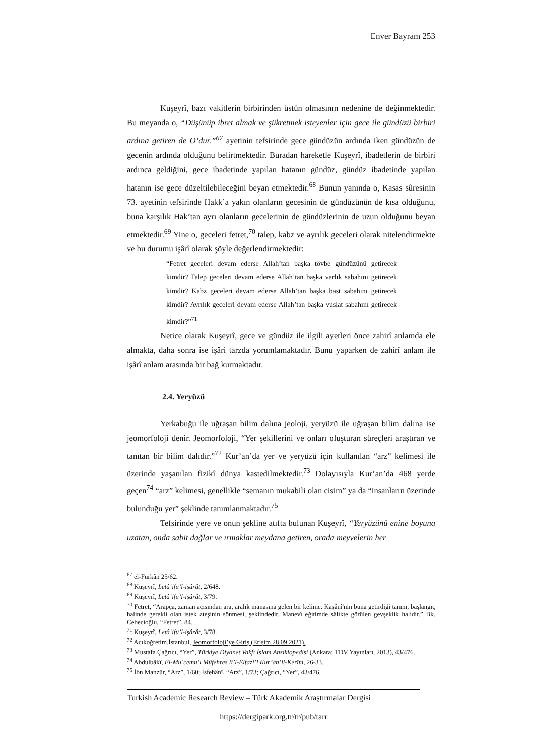Enver Bayram 253
Kuşeyrî, bazı vakitlerin birbirinden üstün olmasının nedenine de değinmektedir. Bu meyanda o, “Düşünüp ibret almak ve şükretmek isteyenler için gece ile gündüzü birbiri ardına getiren de O’dur.”<sup>67</sup> ayetinin tefsirinde gece gündüzün ardında iken gündüzün de gecenin ardında olduğunu belirtmektedir. Buradan hareketle Kuşeyrî, ibadetlerin de birbiri ardınca geldiğini, gece ibadetinde yapılan hatanın gündüz, gündüz ibadetinde yapılan hatanın ise gece düzeltilebileceğini beyan etmektedir.<sup>68</sup> Bunun yanında o, Kasas sûresinin 73. ayetinin tefsirinde Hakk’a yakın olanların gecesinin de gündüzünün de kısa olduğunu, buna karşılık Hak’tan ayrı olanların gecelerinin de gündüzlerinin de uzun olduğunu beyan etmektedir.<sup>69</sup> Yine o, geceleri fetret,<sup>70</sup> talep, kabz ve ayrılık geceleri olarak nitelendirmekte ve bu durumu işârî olarak şöyle değerlendirmektedir:
“Fetret geceleri devam ederse Allah’tan başka tövbe gündüzünü getirecek kimdir? Talep geceleri devam ederse Allah’tan başka varlık sabahını getirecek kimdir? Kabz geceleri devam ederse Allah’tan başka bast sabahını getirecek kimdir? Ayrılık geceleri devam ederse Allah’tan başka vuslat sabahını getirecek kimdir?”<sup>71</sup>
Netice olarak Kuşeyrî, gece ve gündüz ile ilgili ayetleri önce zahirî anlamda ele almakta, daha sonra ise işâri tarzda yorumlamaktadır. Bunu yaparken de zahirî anlam ile işârî anlam arasında bir bağ kurmaktadır.
2.4. Yeryüzü
Yerkabuğu ile uğraşan bilim dalına jeoloji, yeryüzü ile uğraşan bilim dalına ise jeomorfoloji denir. Jeomorfoloji, “Yer şekillerini ve onları oluşturan süreçleri araştıran ve tanıtan bir bilim dalıdır.”<sup>72</sup> Kur’an’da yer ve yeryüzü için kullanılan “arz” kelimesi ile üzerinde yaşanılan fizikî dünya kastedilmektedir.<sup>73</sup> Dolayısıyla Kur’an’da 468 yerde geçen<sup>74</sup> “arz” kelimesi, genellikle “semanın mukabili olan cisim” ya da “insanların üzerinde bulunduğu yer” şeklinde tanımlanmaktadır.<sup>75</sup>
Tefsirinde yere ve onun şekline atıfta bulunan Kuşeyrî, “Yeryüzünü enine boyuna uzatan, onda sabit dağlar ve ırmaklar meydana getiren, orada meyvelerin her
<sup>67</sup> el-Furkân 25/62.
<sup>68</sup> Kuşeyrî, Letâʾifü’l-işârât, 2/648.
<sup>69</sup> Kuşeyrî, Letâʾifü’l-işârât, 3/79.
<sup>70</sup> Fetret, “Arapça, zaman açısından ara, aralık manasına gelen bir kelime. Kaşânî'nin buna getirdiği tanım, başlangıç halinde gerekli olan istek ateşinin sönmesi, şeklindedir. Manevî eğitimde sâlikte görülen gevşeklik halidir.” Bk. Cebecioğlu, “Fetret”, 84.
<sup>71</sup> Kuşeyrî, Letâʾifü’l-işârât, 3/78.
<sup>72</sup> Acıkoğretim.İstanbul, Jeomorfoloji’ye Giriş (Erişim 28.09.2021).
<sup>73</sup> Mustafa Çağrıcı, “Yer”, Türkiye Diyanet Vakfı İslam Ansiklopedisi (Ankara: TDV Yayınları, 2013), 43/476.
<sup>74</sup> Abdulbâkî, El-Muʿcemu’l Müfehres li’l-Elfazi’l Kur’an’il-Kerîm, 26-33.
<sup>75</sup> İbn Manzûr, “Arz”, 1/60; İsfehânî, “Arz”, 1/73; Çağrıcı, “Yer”, 43/476.
Turkish Academic Research Review – Türk Akademik Araştırmalar Dergisi
https://dergipark.org.tr/tr/pub/tarr